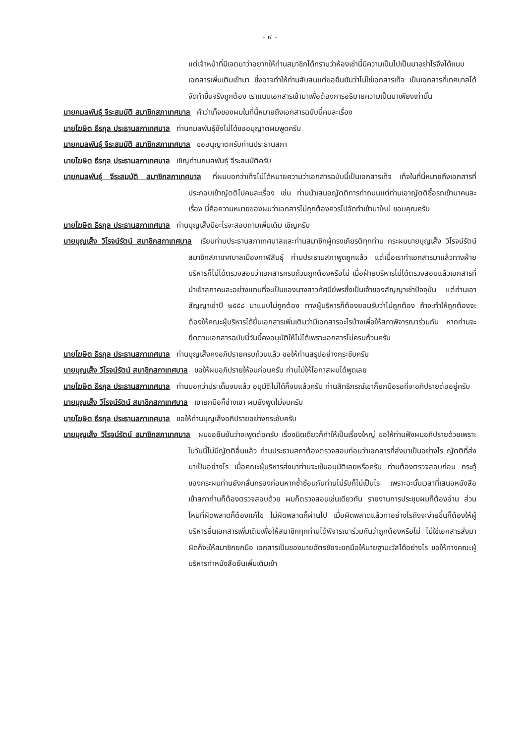- ๙ -
แต่เจ้าหน้าที่มีเจตนาว่าอยากให้ท่านสมาชิกได้ทราบว่าห้องเช่านี้มีความเป็นไปเป็นมาอย่าไรจึงได้แนบเอกสารเพิ่มเติมเข้ามา ซึ่งอาจทำให้ท่านสับสนแต่ขอยืนยันว่าไม่ใช่เอกสารเท็จ เป็นเอกสารที่เทศบาลได้จัดทำขึ้นจริงถูกต้อง เราแนบเอกสารเข้ามาเพื่อต้องการอธิบายความเป็นมาเพียงเท่านั้น
นายกมลพันธุ์ จีระสมบัติ สมาชิกสภาเทศบาล คำว่าเท็จของผมในที่นี้หมายถึงเอกสารฉบับนี้คนละเรื่อง
นายโฆษิต ธีรกุล ประธานสภาเทศบาล ท่านกมลพันธุ์ยังไม่ได้ขออนุญาตผมพูดครับ
นายกมลพันธุ์ จีระสมบัติ สมาชิกสภาเทศบาล ขออนุญาตครับท่านประธานสภา
นายโฆษิต ธีรกุล ประธานสภาเทศบาล เชิญท่านกมลพันธุ์ จีระสมบัติครับ
นายกมลพันธุ์ จีระสมบัติ สมาชิกสภาเทศบาล ที่ผมบอกว่าเท็จไม่ได้หมายความว่าเอกสารฉบับนี้เป็นเอกสารเท็จ เท็จในที่นี้หมายถึงเอกสารที่ประกอบเข้าญัตติไปคนละเรื่อง เช่น ท่านนำเสนอญัตติการทำถนนแต่ท่านเอาญัตติซื้อรถเข้ามาคนละเรื่อง นี่คือความหมายของผมว่าเอกสารไม่ถูกต้องควรไปจัดทำเข้ามาใหม่ ขอบคุณครับ
นายโฆษิต ธีรกุล ประธานสภาเทศบาล ท่านบุญเส็งมีอะไรจะสอบถามเพิ่มเติม เชิญครับ
นายบุญเส็ง วิโรจน์รัตน์ สมาชิกสภาเทศบาล เรียนท่านประธานสภาเทศบาลและท่านสมาชิกผู้ทรงเกียรติทุกท่าน กระผมนายบุญเส็ง วิโรจน์รัตน์ สมาชิกสภาเทศบาลเมืองกาฬสินธุ์ ท่านประธานสภาพูดถูกแล้ว แต่เมื่อเราทำเอกสารมาแล้วทางฝ่ายบริหารก็ไม่ได้ตรวจสอบว่าเอกสารครบถ้วนถูกต้องหรือไม่ เมื่อฝ่ายบริหารไม่ได้ตรวจสอบแล้วเอกสารที่นำเข้าสภาคนละอย่างแทนที่จะเป็นของนางสาวทัศนีย์พรซึ่งเป็นเจ้าของสัญญาเช่าปัจจุบัน แต่ท่านเอาสัญญาเช่าปี ๒๕๕๘ มาแนบไม่ถูกต้อง ทางผู้บริหารก็ต้องยอมรับว่าไม่ถูกต้อง ถ้าจะทำให้ถูกต้องจะต้องให้คณะผู้บริหารได้ยื่นเอกสารเพิ่มเติมว่ามีเอกสารอะไรบ้างเพื่อให้สภาพิจารณาร่วมกัน หากท่านจะยึดตามเอกสารฉบับนี้วันนี้คงอนุมัติให้ไม่ได้เพราะเอกสารไม่ครบถ้วนครับ
นายโฆษิต ธีรกุล ประธานสภาเทศบาล ท่านบุญเส็งคงอภิปรายครบถ้วนแล้ว ขอให้ท่านสรุปอย่างกระชับครับ
นายบุญเส็ง วิโรจน์รัตน์ สมาชิกสภาเทศบาล ขอให้ผมอภิปรายให้จบก่อนครับ ท่านไม่ให้โอกาสผมได้พูดเลย
นายโฆษิต ธีรกุล ประธานสภาเทศบาล ท่านบอกว่าประเด็นจบแล้ว อนุมัติไม่ได้ก็จบแล้วครับ ท่านสิทธิภรณ์เขาก็ยกมือรอที่จะอภิปรายต่ออยู่ครับ
นายบุญเส็ง วิโรจน์รัตน์ สมาชิกสภาเทศบาล เขายกมือก็ช่างเขา ผมยังพูดไม่จบครับ
นายโฆษิต ธีรกุล ประธานสภาเทศบาล ขอให้ท่านบุญเส็งอภิปรายอย่างกระชับครับ
นายบุญเส็ง วิโรจน์รัตน์ สมาชิกสภาเทศบาล ผมขอยืนยันว่าจะพูดต่อครับ เรื่องนิดเดียวก็ทำให้เป็นเรื่องใหญ่ ขอให้ท่านฟังผมอภิปรายด้วยเพราะในวันนี้ไม่มีญัตติอื่นแล้ว ท่านประธานสภาต้องตรวจสอบก่อนว่าเอกสารที่ส่งมาเป็นอย่างไร ญัตติที่ส่งมาเป็นอย่างไร เมื่อคณะผู้บริหารส่งมาท่านจะเซ็นอนุมัติเลยหรือครับ ท่านต้องตรวจสอบก่อน กระทู้ของกระผมท่านยังกลั่นกรองก่อนหากซ้ำซ้อนกันท่านไม่รับก็ไม่เป็นไร เพราะฉะนั้นเวลาที่เสนอหนังสือเข้าสภาท่านก็ต้องตรวจสอบด้วย ผมก็ตรวจสอบเช่นเดียวกัน รายงานการประชุมผมก็ต้องอ่าน ส่วนไหนที่ผิดพลาดก็ต้องแก้ไข ไม่ผิดพลาดก็ผ่านไป เมื่อผิดพลาดแล้วทำอย่างไรถึงจะง่ายขึ้นก็ต้องให้ผู้บริหารยื่นเอกสารเพิ่มเติมเพื่อให้สมาชิกทุกท่านได้พิจารณาร่วมกันว่าถูกต้องหรือไม่ ไม่ใช่เอกสารส่งมาผิดก็จะให้สมาชิกยกมือ เอกสารเป็นของนายฉัตรชัยจะยกมือให้นายฐานะวัสได้อย่างไร ขอให้ทางคณะผู้บริหารทำหนังสือยืนเพิ่มเติมเข้า